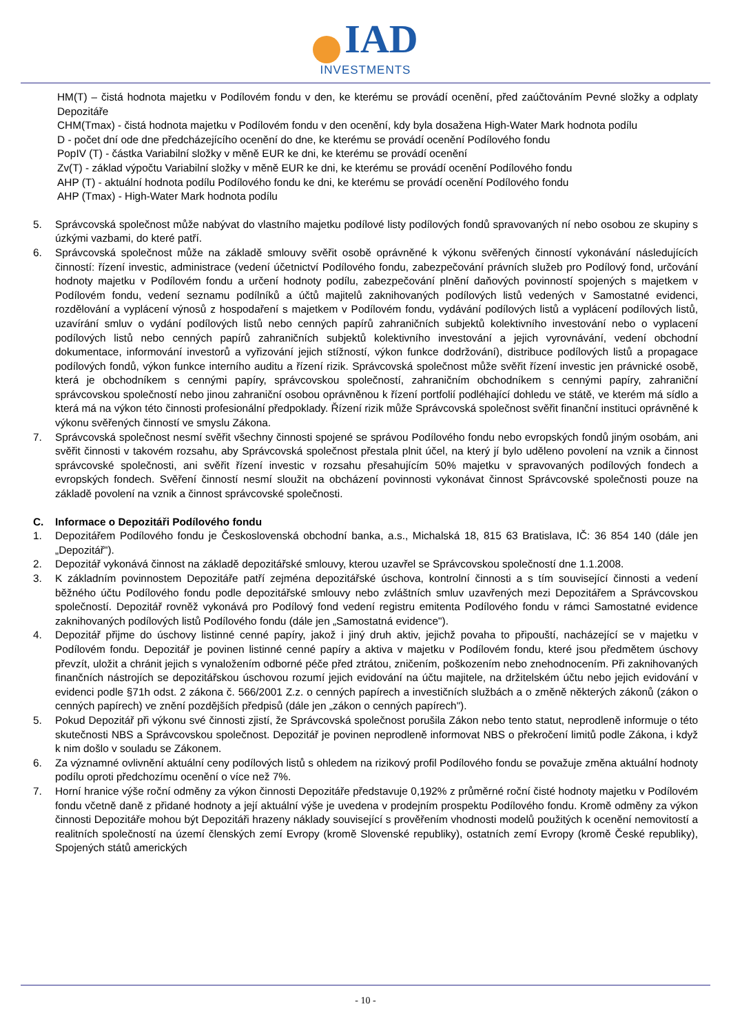IAD
INVESTMENTS
HM(T) – čistá hodnota majetku v Podílovém fondu v den, ke kterému se provádí ocenění, před zaúčtováním Pevné složky a odplaty Depozitáře
CHM(Tmax) - čistá hodnota majetku v Podílovém fondu v den ocenění, kdy byla dosažena High-Water Mark hodnota podílu
D - počet dní ode dne předcházejícího ocenění do dne, ke kterému se provádí ocenění Podílového fondu
PopIV (T) - částka Variabilní složky v měně EUR ke dni, ke kterému se provádí ocenění
Zv(T) - základ výpočtu Variabilní složky v měně EUR ke dni, ke kterému se provádí ocenění Podílového fondu
AHP (T) - aktuální hodnota podílu Podílového fondu ke dni, ke kterému se provádí ocenění Podílového fondu
AHP (Tmax) - High-Water Mark hodnota podílu
5. Správcovská společnost může nabývat do vlastního majetku podílové listy podílových fondů spravovaných ní nebo osobou ze skupiny s úzkými vazbami, do které patří.
6. Správcovská společnost může na základě smlouvy svěřit osobě oprávněné k výkonu svěřených činností vykonávání následujících činností: řízení investic, administrace (vedení účetnictví Podílového fondu, zabezpečování právních služeb pro Podílový fond, určování hodnoty majetku v Podílovém fondu a určení hodnoty podílu, zabezpečování plnění daňových povinností spojených s majetkem v Podílovém fondu, vedení seznamu podílníků a účtů majitelů zaknihovaných podílových listů vedených v Samostatné evidenci, rozdělování a vyplácení výnosů z hospodaření s majetkem v Podílovém fondu, vydávání podílových listů a vyplácení podílových listů, uzavírání smluv o vydání podílových listů nebo cenných papírů zahraničních subjektů kolektivního investování nebo o vyplacení podílových listů nebo cenných papírů zahraničních subjektů kolektivního investování a jejich vyrovnávání, vedení obchodní dokumentace, informování investorů a vyřizování jejich stížností, výkon funkce dodržování), distribuce podílových listů a propagace podílových fondů, výkon funkce interního auditu a řízení rizik. Správcovská společnost může svěřit řízení investic jen právnické osobě, která je obchodníkem s cennými papíry, správcovskou společností, zahraničním obchodníkem s cennými papíry, zahraniční správcovskou společností nebo jinou zahraniční osobou oprávněnou k řízení portfolií podléhající dohledu ve státě, ve kterém má sídlo a která má na výkon této činnosti profesionální předpoklady. Řízení rizik může Správcovská společnost svěřit finanční instituci oprávněné k výkonu svěřených činností ve smyslu Zákona.
7. Správcovská společnost nesmí svěřit všechny činnosti spojené se správou Podílového fondu nebo evropských fondů jiným osobám, ani svěřit činnosti v takovém rozsahu, aby Správcovská společnost přestala plnit účel, na který jí bylo uděleno povolení na vznik a činnost správcovské společnosti, ani svěřit řízení investic v rozsahu přesahujícím 50% majetku v spravovaných podílových fondech a evropských fondech. Svěření činností nesmí sloužit na obcházení povinnosti vykonávat činnost Správcovské společnosti pouze na základě povolení na vznik a činnost správcovské společnosti.
C. Informace o Depozitáři Podílového fondu
1. Depozitářem Podílového fondu je Československá obchodní banka, a.s., Michalská 18, 815 63 Bratislava, IČ: 36 854 140 (dále jen „Depozitář").
2. Depozitář vykonává činnost na základě depozitářské smlouvy, kterou uzavřel se Správcovskou společností dne 1.1.2008.
3. K základním povinnostem Depozitáře patří zejména depozitářské úschova, kontrolní činnosti a s tím související činnosti a vedení běžného účtu Podílového fondu podle depozitářské smlouvy nebo zvláštních smluv uzavřených mezi Depozitářem a Správcovskou společností. Depozitář rovněž vykonává pro Podílový fond vedení registru emitenta Podílového fondu v rámci Samostatné evidence zaknihovaných podílových listů Podílového fondu (dále jen „Samostatná evidence").
4. Depozitář přijme do úschovy listinné cenné papíry, jakož i jiný druh aktiv, jejichž povaha to připouští, nacházející se v majetku v Podílovém fondu. Depozitář je povinen listinné cenné papíry a aktiva v majetku v Podílovém fondu, které jsou předmětem úschovy převzít, uložit a chránit jejich s vynaložením odborné péče před ztrátou, zničením, poškozením nebo znehodnocením. Při zaknihovaných finančních nástrojích se depozitářskou úschovou rozumí jejich evidování na účtu majitele, na držitelském účtu nebo jejich evidování v evidenci podle §71h odst. 2 zákona č. 566/2001 Z.z. o cenných papírech a investičních službách a o změně některých zákonů (zákon o cenných papírech) ve znění pozdějších předpisů (dále jen „zákon o cenných papírech").
5. Pokud Depozitář při výkonu své činnosti zjistí, že Správcovská společnost porušila Zákon nebo tento statut, neprodleně informuje o této skutečnosti NBS a Správcovskou společnost. Depozitář je povinen neprodleně informovat NBS o překročení limitů podle Zákona, i když k nim došlo v souladu se Zákonem.
6. Za významné ovlivnění aktuální ceny podílových listů s ohledem na rizikový profil Podílového fondu se považuje změna aktuální hodnoty podílu oproti předchozímu ocenění o více než 7%.
7. Horní hranice výše roční odměny za výkon činnosti Depozitáře představuje 0,192% z průměrné roční čisté hodnoty majetku v Podílovém fondu včetně daně z přidané hodnoty a její aktuální výše je uvedena v prodejním prospektu Podílového fondu. Kromě odměny za výkon činnosti Depozitáře mohou být Depozitáři hrazeny náklady související s prověřením vhodnosti modelů použitých k ocenění nemovitostí a realitních společností na území členských zemí Evropy (kromě Slovenské republiky), ostatních zemí Evropy (kromě České republiky), Spojených států amerických
- 10 -